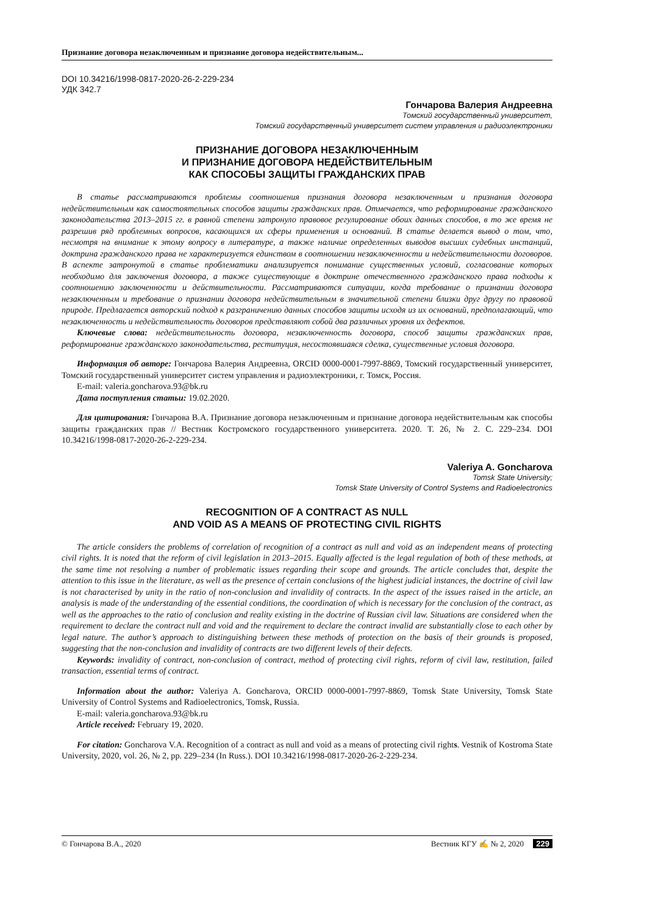Признание договора незаключенным и признание договора недействительным...
DOI 10.34216/1998-0817-2020-26-2-229-234
УДК 342.7
Гончарова Валерия Андреевна
Томский государственный университет,
Томский государственный университет систем управления и радиоэлектроники
ПРИЗНАНИЕ ДОГОВОРА НЕЗАКЛЮЧЕННЫМ
И ПРИЗНАНИЕ ДОГОВОРА НЕДЕЙСТВИТЕЛЬНЫМ
КАК СПОСОБЫ ЗАЩИТЫ ГРАЖДАНСКИХ ПРАВ
В статье рассматриваются проблемы соотношения признания договора незаключенным и признания договора недействительным как самостоятельных способов защиты гражданских прав. Отмечается, что реформирование гражданского законодательства 2013–2015 гг. в равной степени затронуло правовое регулирование обоих данных способов, в то же время не разрешив ряд проблемных вопросов, касающихся их сферы применения и оснований. В статье делается вывод о том, что, несмотря на внимание к этому вопросу в литературе, а также наличие определенных выводов высших судебных инстанций, доктрина гражданского права не характеризуется единством в соотношении незаключенности и недействительности договоров. В аспекте затронутой в статье проблематики анализируется понимание существенных условий, согласование которых необходимо для заключения договора, а также существующие в доктрине отечественного гражданского права подходы к соотношению заключенности и действительности. Рассматриваются ситуации, когда требование о признании договора незаключенным и требование о признании договора недействительным в значительной степени близки друг другу по правовой природе. Предлагается авторский подход к разграничению данных способов защиты исходя из их оснований, предполагающий, что незаключенность и недействительность договоров представляют собой два различных уровня их дефектов.
Ключевые слова: недействительность договора, незаключенность договора, способ защиты гражданских прав, реформирование гражданского законодательства, реституция, несостоявшаяся сделка, существенные условия договора.
Информация об авторе: Гончарова Валерия Андреевна, ORCID 0000-0001-7997-8869, Томский государственный университет, Томский государственный университет систем управления и радиоэлектроники, г. Томск, Россия.
E-mail: valeria.goncharova.93@bk.ru
Дата поступления статьи: 19.02.2020.
Для цитирования: Гончарова В.А. Признание договора незаключенным и признание договора недействительным как способы защиты гражданских прав // Вестник Костромского государственного университета. 2020. Т. 26, № 2. С. 229–234. DOI 10.34216/1998-0817-2020-26-2-229-234.
Valeriya A. Goncharova
Tomsk State University;
Tomsk State University of Control Systems and Radioelectronics
RECOGNITION OF A CONTRACT AS NULL
AND VOID AS A MEANS OF PROTECTING CIVIL RIGHTS
The article considers the problems of correlation of recognition of a contract as null and void as an independent means of protecting civil rights. It is noted that the reform of civil legislation in 2013–2015. Equally affected is the legal regulation of both of these methods, at the same time not resolving a number of problematic issues regarding their scope and grounds. The article concludes that, despite the attention to this issue in the literature, as well as the presence of certain conclusions of the highest judicial instances, the doctrine of civil law is not characterised by unity in the ratio of non-conclusion and invalidity of contracts. In the aspect of the issues raised in the article, an analysis is made of the understanding of the essential conditions, the coordination of which is necessary for the conclusion of the contract, as well as the approaches to the ratio of conclusion and reality existing in the doctrine of Russian civil law. Situations are considered when the requirement to declare the contract null and void and the requirement to declare the contract invalid are substantially close to each other by legal nature. The author’s approach to distinguishing between these methods of protection on the basis of their grounds is proposed, suggesting that the non-conclusion and invalidity of contracts are two different levels of their defects.
Keywords: invalidity of contract, non-conclusion of contract, method of protecting civil rights, reform of civil law, restitution, failed transaction, essential terms of contract.
Information about the author: Valeriya A. Goncharova, ORCID 0000-0001-7997-8869, Tomsk State University, Tomsk State University of Control Systems and Radioelectronics, Tomsk, Russia.
E-mail: valeria.goncharova.93@bk.ru
Article received: February 19, 2020.
For citation: Goncharova V.A. Recognition of a contract as null and void as a means of protecting civil rights. Vestnik of Kostroma State University, 2020, vol. 26, № 2, pp. 229–234 (In Russ.). DOI 10.34216/1998-0817-2020-26-2-229-234.
© Гончарова В.А., 2020 Вестник КГУ ✍ № 2, 2020 229